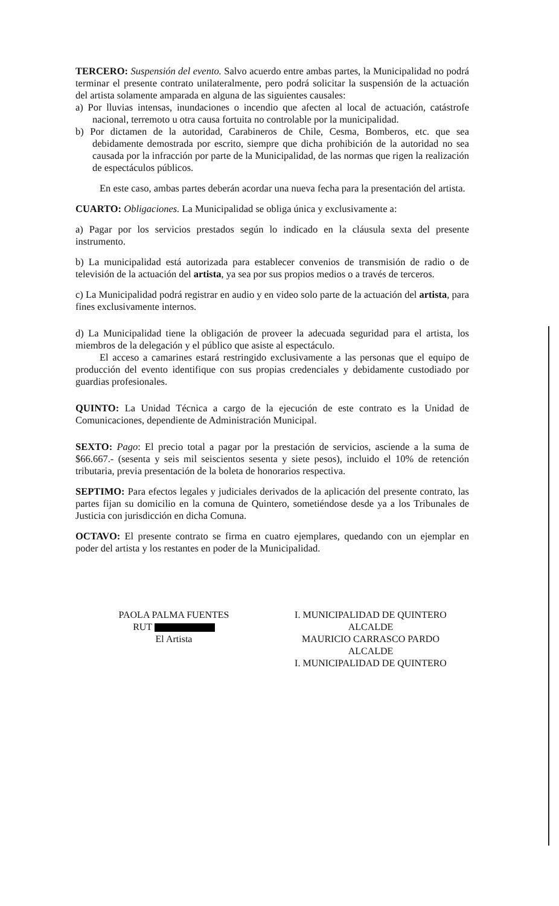TERCERO: Suspensión del evento. Salvo acuerdo entre ambas partes, la Municipalidad no podrá terminar el presente contrato unilateralmente, pero podrá solicitar la suspensión de la actuación del artista solamente amparada en alguna de las siguientes causales:
a) Por lluvias intensas, inundaciones o incendio que afecten al local de actuación, catástrofe nacional, terremoto u otra causa fortuita no controlable por la municipalidad.
b) Por dictamen de la autoridad, Carabineros de Chile, Cesma, Bomberos, etc. que sea debidamente demostrada por escrito, siempre que dicha prohibición de la autoridad no sea causada por la infracción por parte de la Municipalidad, de las normas que rigen la realización de espectáculos públicos.
En este caso, ambas partes deberán acordar una nueva fecha para la presentación del artista.
CUARTO: Obligaciones. La Municipalidad se obliga única y exclusivamente a:
a) Pagar por los servicios prestados según lo indicado en la cláusula sexta del presente instrumento.
b) La municipalidad está autorizada para establecer convenios de transmisión de radio o de televisión de la actuación del artista, ya sea por sus propios medios o a través de terceros.
c) La Municipalidad podrá registrar en audio y en video solo parte de la actuación del artista, para fines exclusivamente internos.
d) La Municipalidad tiene la obligación de proveer la adecuada seguridad para el artista, los miembros de la delegación y el público que asiste al espectáculo.
El acceso a camarines estará restringido exclusivamente a las personas que el equipo de producción del evento identifique con sus propias credenciales y debidamente custodiado por guardias profesionales.
QUINTO: La Unidad Técnica a cargo de la ejecución de este contrato es la Unidad de Comunicaciones, dependiente de Administración Municipal.
SEXTO: Pago: El precio total a pagar por la prestación de servicios, asciende a la suma de $66.667.- (sesenta y seis mil seiscientos sesenta y siete pesos), incluido el 10% de retención tributaria, previa presentación de la boleta de honorarios respectiva.
SEPTIMO: Para efectos legales y judiciales derivados de la aplicación del presente contrato, las partes fijan su domicilio en la comuna de Quintero, sometiéndose desde ya a los Tribunales de Justicia con jurisdicción en dicha Comuna.
OCTAVO: El presente contrato se firma en cuatro ejemplares, quedando con un ejemplar en poder del artista y los restantes en poder de la Municipalidad.
PAOLA PALMA FUENTES
RUT
El Artista
I. MUNICIPALIDAD DE QUINTERO ALCALDE
MAURICIO CARRASCO PARDO
ALCALDE
I. MUNICIPALIDAD DE QUINTERO